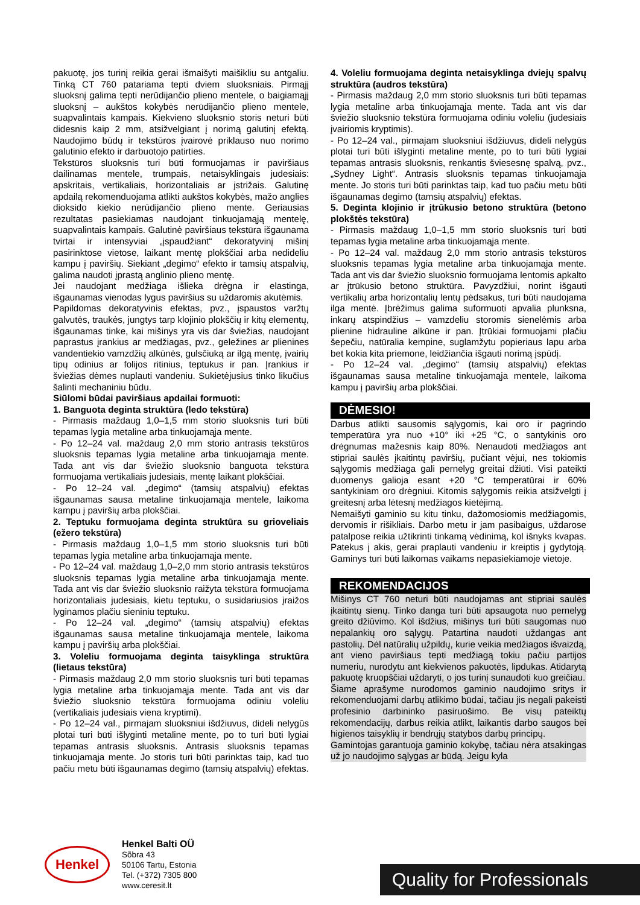pakuotę, jos turinį reikia gerai išmaišyti maišikliu su antgaliu. Tinką CT 760 patariama tepti dviem sluoksniais. Pirmąjį sluoksnį galima tepti nerūdijančio plieno mentele, o baigiamąjį sluoksnį – aukštos kokybės nerūdijančio plieno mentele, suapvalintais kampais. Kiekvieno sluoksnio storis neturi būti didesnis kaip 2 mm, atsižvelgiant į norimą galutinį efektą. Naudojimo būdų ir tekstūros įvairovė priklauso nuo norimo galutinio efekto ir darbuotojo patirties.
Tekstūros sluoksnis turi būti formuojamas ir paviršiaus dailinamas mentele, trumpais, netaisyklingais judesiais: apskritais, vertikaliais, horizontaliais ar įstrižais. Galutinę apdailą rekomenduojama atlikti aukštos kokybės, mažo anglies dioksido kiekio nerūdijančio plieno mente. Geriausias rezultatas pasiekiamas naudojant tinkuojamąją mentelę, suapvalintais kampais. Galutinė paviršiaus tekstūra išgaunama tvirtai ir intensyviai „įspaudžiant“ dekoratyvinį mišinį pasirinktose vietose, laikant mentę plokščiai arba nedideliu kampu į paviršių. Siekiant „degimo“ efekto ir tamsių atspalvių, galima naudoti įprastą anglinio plieno mentę.
Jei naudojant medžiaga išlieka drėgna ir elastinga, išgaunamas vienodas lygus paviršius su uždaromis akutėmis.
Papildomas dekoratyvinis efektas, pvz., įspaustos varžtų galvutės, traukės, jungtys tarp klojinio plokščių ir kitų elementų, išgaunamas tinke, kai mišinys yra vis dar šviežias, naudojant paprastus įrankius ar medžiagas, pvz., geležines ar plienines vandentiekio vamzdžių alkūnės, gulsčiuką ar ilgą mentę, įvairių tipų odinius ar folijos ritinius, teptukus ir pan. Įrankius ir šviežias dėmes nuplauti vandeniu. Sukietėjusius tinko likučius šalinti mechaniniu būdu.
Siūlomi būdai paviršiaus apdailai formuoti:
1. Banguota deginta struktūra (ledo tekstūra)
- Pirmasis maždaug 1,0–1,5 mm storio sluoksnis turi būti tepamas lygia metaline arba tinkuojamąja mente.
- Po 12–24 val. maždaug 2,0 mm storio antrasis tekstūros sluoksnis tepamas lygia metaline arba tinkuojamąja mente. Tada ant vis dar šviežio sluoksnio banguota tekstūra formuojama vertikaliais judesiais, mentę laikant plokščiai.
- Po 12–24 val. „degimo“ (tamsių atspalvių) efektas išgaunamas sausa metaline tinkuojamąja mentele, laikoma kampu į paviršių arba plokščiai.
2. Teptuku formuojama deginta struktūra su grioveliais (ežero tekstūra)
- Pirmasis maždaug 1,0–1,5 mm storio sluoksnis turi būti tepamas lygia metaline arba tinkuojamąja mente.
- Po 12–24 val. maždaug 1,0–2,0 mm storio antrasis tekstūros sluoksnis tepamas lygia metaline arba tinkuojamąja mente. Tada ant vis dar šviežio sluoksnio raižyta tekstūra formuojama horizontaliais judesiais, kietu teptuku, o susidariusios įraižos lyginamos plačiu sieniniu teptuku.
- Po 12–24 val. „degimo“ (tamsių atspalvių) efektas išgaunamas sausa metaline tinkuojamąja mentele, laikoma kampu į paviršių arba plokščiai.
3. Voleliu formuojama deginta taisyklinga struktūra (lietaus tekstūra)
- Pirmasis maždaug 2,0 mm storio sluoksnis turi būti tepamas lygia metaline arba tinkuojamąja mente. Tada ant vis dar šviežio sluoksnio tekstūra formuojama odiniu voleliu (vertikaliais judesiais viena kryptimi).
- Po 12–24 val., pirmajam sluoksniui išdžiuvus, dideli nelygūs plotai turi būti išlyginti metaline mente, po to turi būti lygiai tepamas antrasis sluoksnis. Antrasis sluoksnis tepamas tinkuojamąja mente. Jo storis turi būti parinktas taip, kad tuo pačiu metu būti išgaunamas degimo (tamsių atspalvių) efektas.
4. Voleliu formuojama deginta netaisyklinga dviejų spalvų struktūra (audros tekstūra)
- Pirmasis maždaug 2,0 mm storio sluoksnis turi būti tepamas lygia metaline arba tinkuojamąja mente. Tada ant vis dar šviežio sluoksnio tekstūra formuojama odiniu voleliu (judesiais įvairiomis kryptimis).
- Po 12–24 val., pirmajam sluoksniui išdžiuvus, dideli nelygūs plotai turi būti išlyginti metaline mente, po to turi būti lygiai tepamas antrasis sluoksnis, renkantis šviesesnę spalvą, pvz., „Sydney Light“. Antrasis sluoksnis tepamas tinkuojamąja mente. Jo storis turi būti parinktas taip, kad tuo pačiu metu būti išgaunamas degimo (tamsių atspalvių) efektas.
5. Deginta klojinio ir įtrūkusio betono struktūra (betono plokštės tekstūra)
- Pirmasis maždaug 1,0–1,5 mm storio sluoksnis turi būti tepamas lygia metaline arba tinkuojamąja mente.
- Po 12–24 val. maždaug 2,0 mm storio antrasis tekstūros sluoksnis tepamas lygia metaline arba tinkuojamąja mente. Tada ant vis dar šviežio sluoksnio formuojama lentomis apkalto ar įtrūkusio betono struktūra. Pavyzdžiui, norint išgauti vertikalių arba horizontalių lentų pėdsakus, turi būti naudojama ilga mentė. Įbrėžimus galima suformuoti apvalia plunksna, inkarų atspindžius – vamzdeliu storomis sienelėmis arba plienine hidrauline alkūne ir pan. Įtrūkiai formuojami plačiu šepečiu, natūralia kempine, suglamžytu popieriaus lapu arba bet kokia kita priemone, leidžiančia išgauti norimą įspūdį.
- Po 12–24 val. „degimo“ (tamsių atspalvių) efektas išgaunamas sausa metaline tinkuojamąja mentele, laikoma kampu į paviršių arba plokščiai.
DĖMESIO!
Darbus atlikti sausomis sąlygomis, kai oro ir pagrindo temperatūra yra nuo +10° iki +25 °C, o santykinis oro drėgnumas mažesnis kaip 80%. Nenaudoti medžiagos ant stipriai saulės įkaitintų paviršių, pučiant vėjui, nes tokiomis sąlygomis medžiaga gali pernelyg greitai džiūti. Visi pateikti duomenys galioja esant +20 °C temperatūrai ir 60% santykiniam oro drėgniui. Kitomis sąlygomis reikia atsižvelgti į greitesnį arba lėtesnį medžiagos kietėjimą.
Nemaišyti gaminio su kitu tinku, dažomosiomis medžiagomis, dervomis ir rišikliais. Darbo metu ir jam pasibaigus, uždarose patalpose reikia užtikrinti tinkamą vėdinimą, kol išnyks kvapas. Patekus į akis, gerai praplauti vandeniu ir kreiptis į gydytoją. Gaminys turi būti laikomas vaikams nepasiekiamoje vietoje.
REKOMENDACIJOS
Mišinys CT 760 neturi būti naudojamas ant stipriai saulės įkaitintų sienų. Tinko danga turi būti apsaugota nuo pernelyg greito džiūvimo. Kol išdžius, mišinys turi būti saugomas nuo nepalankių oro sąlygų. Patartina naudoti uždangas ant pastolių. Dėl natūralių užpildų, kurie veikia medžiagos išvaizdą, ant vieno paviršiaus tepti medžiagą tokiu pačiu partijos numeriu, nurodytu ant kiekvienos pakuotės, lipdukas. Atidarytą pakuotę kruopščiai uždaryti, o jos turinį sunaudoti kuo greičiau.
Šiame aprašyme nurodomos gaminio naudojimo sritys ir rekomenduojami darbų atlikimo būdai, tačiau jis negali pakeisti profesinio darbininko pasiruošimo. Be visų pateiktų rekomendacijų, darbus reikia atlikt, laikantis darbo saugos bei higienos taisyklių ir bendrųjų statybos darbų principų.
Gamintojas garantuoja gaminio kokybę, tačiau nėra atsakingas už jo naudojimo sąlygas ar būdą. Jeigu kyla
Henkel
Henkel Balti OÜ
Sõbra 43
50106 Tartu, Estonia
Tel. (+372) 7305 800
www.ceresit.lt
Quality for Professionals